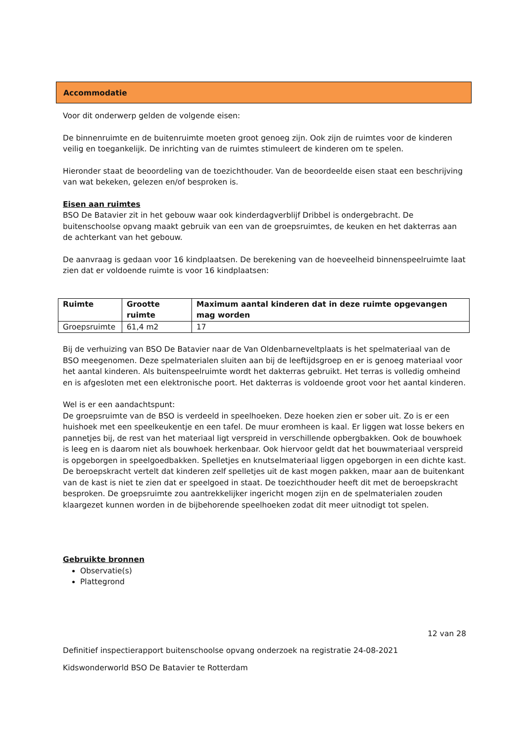Accommodatie
Voor dit onderwerp gelden de volgende eisen:
De binnenruimte en de buitenruimte moeten groot genoeg zijn. Ook zijn de ruimtes voor de kinderen veilig en toegankelijk. De inrichting van de ruimtes stimuleert de kinderen om te spelen.
Hieronder staat de beoordeling van de toezichthouder. Van de beoordeelde eisen staat een beschrijving van wat bekeken, gelezen en/of besproken is.
Eisen aan ruimtes
BSO De Batavier zit in het gebouw waar ook kinderdagverblijf Dribbel is ondergebracht. De buitenschoolse opvang maakt gebruik van een van de groepsruimtes, de keuken en het dakterras aan de achterkant van het gebouw.
De aanvraag is gedaan voor 16 kindplaatsen. De berekening van de hoeveelheid binnenspeelruimte laat zien dat er voldoende ruimte is voor 16 kindplaatsen:
| Ruimte | Grootte ruimte | Maximum aantal kinderen dat in deze ruimte opgevangen mag worden |
| --- | --- | --- |
| Groepsruimte | 61,4 m2 | 17 |
Bij de verhuizing van BSO De Batavier naar de Van Oldenbarneveltplaats is het spelmateriaal van de BSO meegenomen. Deze spelmaterialen sluiten aan bij de leeftijdsgroep en er is genoeg materiaal voor het aantal kinderen. Als buitenspeelruimte wordt het dakterras gebruikt. Het terras is volledig omheind en is afgesloten met een elektronische poort. Het dakterras is voldoende groot voor het aantal kinderen.
Wel is er een aandachtspunt:
De groepsruimte van de BSO is verdeeld in speelhoeken. Deze hoeken zien er sober uit. Zo is er een huishoek met een speelkeukentje en een tafel. De muur eromheen is kaal. Er liggen wat losse bekers en pannetjes bij, de rest van het materiaal ligt verspreid in verschillende opbergbakken. Ook de bouwhoek is leeg en is daarom niet als bouwhoek herkenbaar. Ook hiervoor geldt dat het bouwmateriaal verspreid is opgeborgen in speelgoedbakken. Spelletjes en knutselmateriaal liggen opgeborgen in een dichte kast. De beroepskracht vertelt dat kinderen zelf spelletjes uit de kast mogen pakken, maar aan de buitenkant van de kast is niet te zien dat er speelgoed in staat. De toezichthouder heeft dit met de beroepskracht besproken. De groepsruimte zou aantrekkelijker ingericht mogen zijn en de spelmaterialen zouden klaargezet kunnen worden in de bijbehorende speelhoeken zodat dit meer uitnodigt tot spelen.
Gebruikte bronnen
Observatie(s)
Plattegrond
12 van 28
Definitief inspectierapport buitenschoolse opvang onderzoek na registratie 24-08-2021
Kidswonderworld BSO De Batavier te Rotterdam